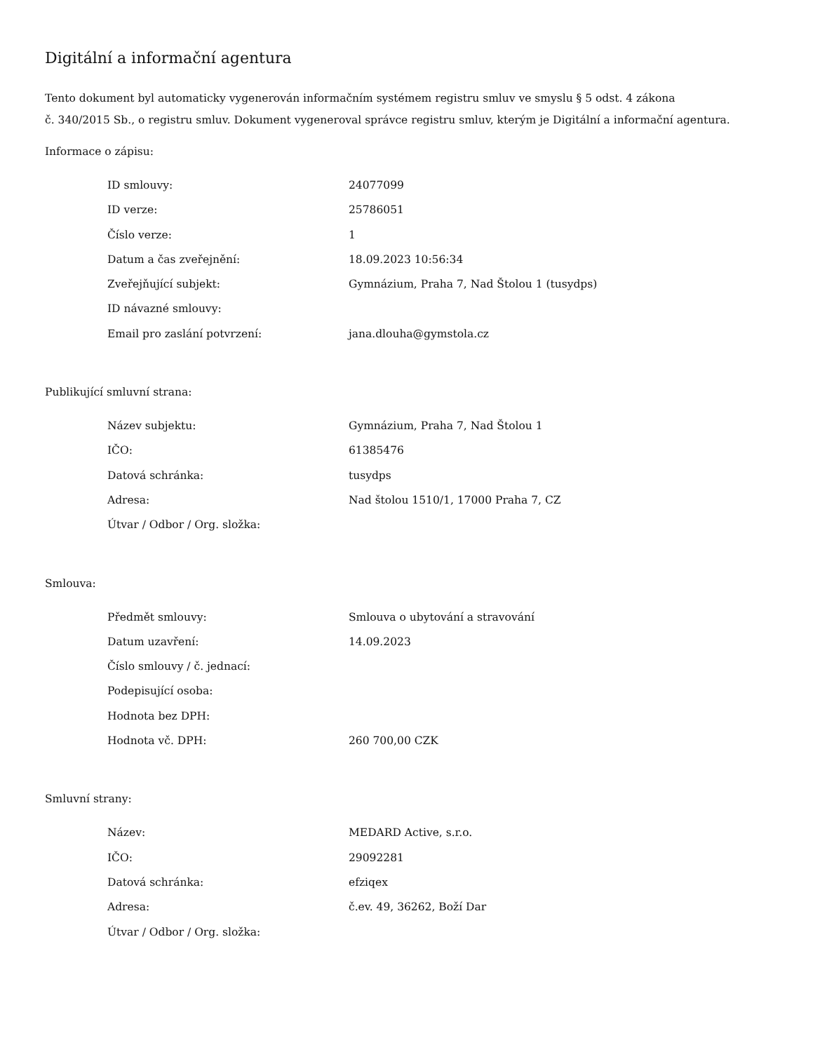Digitální a informační agentura
Tento dokument byl automaticky vygenerován informačním systémem registru smluv ve smyslu § 5 odst. 4 zákona
č. 340/2015 Sb., o registru smluv. Dokument vygeneroval správce registru smluv, kterým je Digitální a informační agentura.
Informace o zápisu:
| ID smlouvy: | 24077099 |
| ID verze: | 25786051 |
| Číslo verze: | 1 |
| Datum a čas zveřejnění: | 18.09.2023 10:56:34 |
| Zveřejňující subjekt: | Gymnázium, Praha 7, Nad Štolou 1 (tusydps) |
| ID návazné smlouvy: | |
| Email pro zaslání potvrzení: | jana.dlouha@gymstola.cz |
Publikující smluvní strana:
| Název subjektu: | Gymnázium, Praha 7, Nad Štolou 1 |
| IČO: | 61385476 |
| Datová schránka: | tusydps |
| Adresa: | Nad štolou 1510/1, 17000 Praha 7, CZ |
| Útvar / Odbor / Org. složka: | |
Smlouva:
| Předmět smlouvy: | Smlouva o ubytování a stravování |
| Datum uzavření: | 14.09.2023 |
| Číslo smlouvy / č. jednací: | |
| Podepisující osoba: | |
| Hodnota bez DPH: | |
| Hodnota vč. DPH: | 260 700,00 CZK |
Smluvní strany:
| Název: | MEDARD Active, s.r.o. |
| IČO: | 29092281 |
| Datová schránka: | efziqex |
| Adresa: | č.ev. 49, 36262, Boží Dar |
| Útvar / Odbor / Org. složka: | |